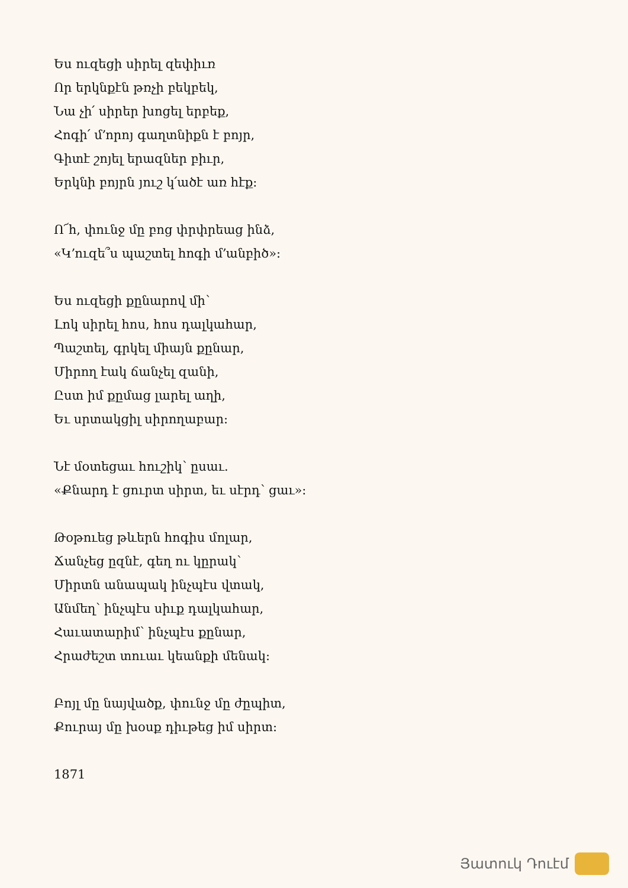Ես ուզեցի սիրել զեփիւռ
Որ երկնքէն թռչի բեկբեկ,
Նա չի՛ սիրեր խոցել երբեք,
Հոգի՛ մ՚որոյ գաղտնիքն է բոյր,
Գիտէ շոյել երազներ բիւր,
Երկնի բոյրն յուշ կ՛ածէ առ հէք:
Ո՜հ, փունջ մը բոց փրփրեաց ինձ,
«Կ՚ուզե՞ս պաշտել հոգի մ՚անբիծ»:
Ես ուզեցի քընարով մի՝
Լոկ սիրել հոս, հոս դալկահար,
Պաշտել, գրկել միայն քընար,
Միրող էակ ճանչել զանի,
Ըստ իմ քըմաց լարել աղի,
Եւ սրտակցիլ սիրողաբար:
Նէ մօտեցաւ հուշիկ՝ ըսաւ.
«Քնարդ է ցուրտ սիրտ, եւ սէրդ՝ ցաւ»:
Թօթուեց թևերն հոգիս մոլար,
Ճանչեց ըզնէ, գեղ ու կըրակ՝
Միրտն անապակ ինչպէս վտակ,
Անմեղ՝ ինչպէս սիւք դալկահար,
Հաւատարիմ՝ ինչպէս քընար,
Հրաժեշտ տուաւ կեանքի մենակ:
Բոյլ մը նայվածք, փունջ մը ժըպիտ,
Քուրայ մը խօսք դիւթեց իմ սիրտ:
1871
Յատուկ Դուէմ